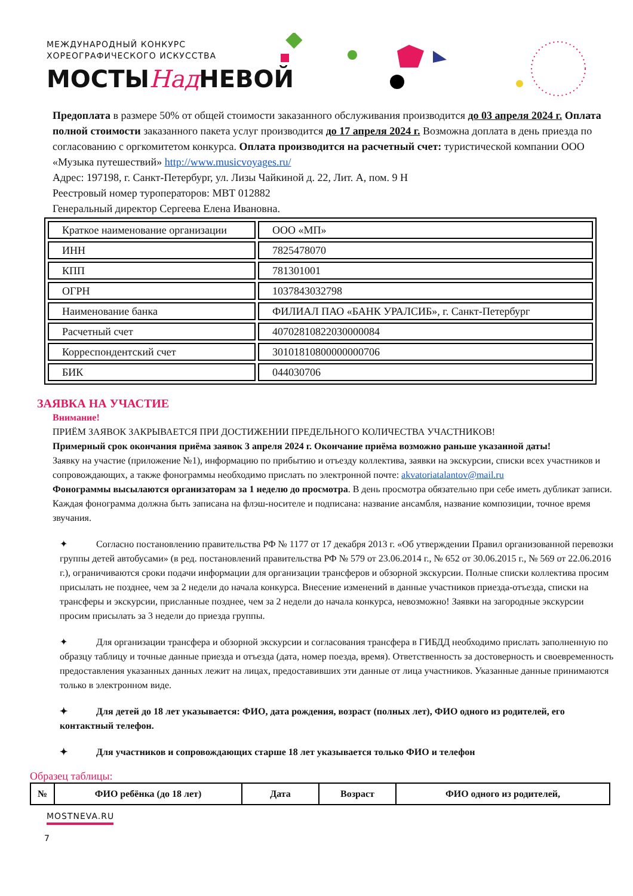МЕЖДУНАРОДНЫЙ КОНКУРС
ХОРЕОГРАФИЧЕСКОГО ИСКУССТВА
МОСТЫНад НЕВОЙ
Предоплата в размере 50% от общей стоимости заказанного обслуживания производится до 03 апреля 2024 г. Оплата полной стоимости заказанного пакета услуг производится до 17 апреля 2024 г. Возможна доплата в день приезда по согласованию с оргкомитетом конкурса. Оплата производится на расчетный счет: туристической компании ООО «Музыка путешествий» http://www.musicvoyages.ru/
Адрес: 197198, г. Санкт-Петербург, ул. Лизы Чайкиной д. 22, Лит. А, пом. 9 Н
Реестровый номер туроператоров: МВТ 012882
Генеральный директор Сергеева Елена Ивановна.
| Краткое наименование организации | ООО «МП» |
| ИНН | 7825478070 |
| КПП | 781301001 |
| ОГРН | 1037843032798 |
| Наименование банка | ФИЛИАЛ ПАО «БАНК УРАЛСИБ», г. Санкт-Петербург |
| Расчетный счет | 40702810822030000084 |
| Корреспондентский счет | 30101810800000000706 |
| БИК | 044030706 |
ЗАЯВКА НА УЧАСТИЕ
Внимание!
ПРИЁМ ЗАЯВОК ЗАКРЫВАЕТСЯ ПРИ ДОСТИЖЕНИИ ПРЕДЕЛЬНОГО КОЛИЧЕСТВА УЧАСТНИКОВ!
Примерный срок окончания приёма заявок 3 апреля 2024 г. Окончание приёма возможно раньше указанной даты!
Заявку на участие (приложение №1), информацию по прибытию и отъезду коллектива, заявки на экскурсии, списки всех участников и сопровождающих, а также фонограммы необходимо прислать по электронной почте: akvatoriatalantov@mail.ru
Фонограммы высылаются организаторам за 1 неделю до просмотра. В день просмотра обязательно при себе иметь дубликат записи. Каждая фонограмма должна быть записана на флэш-носителе и подписана: название ансамбля, название композиции, точное время звучания.
✦ Согласно постановлению правительства РФ № 1177 от 17 декабря 2013 г. «Об утверждении Правил организованной перевозки группы детей автобусами» (в ред. постановлений правительства РФ № 579 от 23.06.2014 г., № 652 от 30.06.2015 г., № 569 от 22.06.2016 г.), ограничиваются сроки подачи информации для организации трансферов и обзорной экскурсии. Полные списки коллектива просим присылать не позднее, чем за 2 недели до начала конкурса. Внесение изменений в данные участников приезда-отъезда, списки на трансферы и экскурсии, присланные позднее, чем за 2 недели до начала конкурса, невозможно! Заявки на загородные экскурсии просим присылать за 3 недели до приезда группы.
✦ Для организации трансфера и обзорной экскурсии и согласования трансфера в ГИБДД необходимо прислать заполненную по образцу таблицу и точные данные приезда и отъезда (дата, номер поезда, время). Ответственность за достоверность и своевременность предоставления указанных данных лежит на лицах, предоставивших эти данные от лица участников. Указанные данные принимаются только в электронном виде.
✦ Для детей до 18 лет указывается: ФИО, дата рождения, возраст (полных лет), ФИО одного из родителей, его контактный телефон.
✦ Для участников и сопровождающих старше 18 лет указывается только ФИО и телефон
Образец таблицы:
| № | ФИО ребёнка (до 18 лет) | Дата | Возраст | ФИО одного из родителей, |
| --- | --- | --- | --- | --- |
MOSTNEVA.RU
7